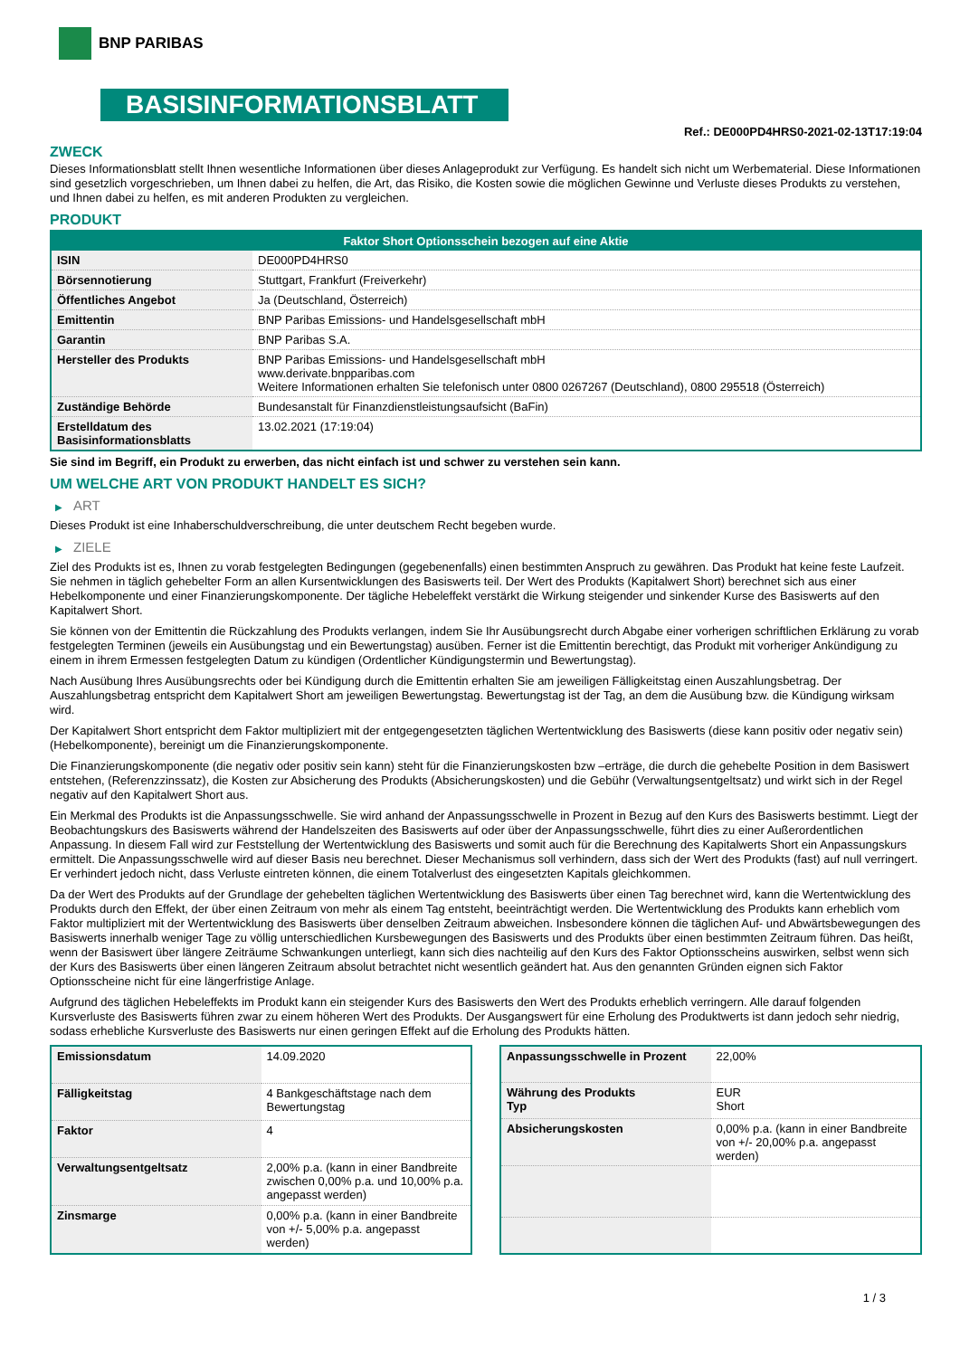BNP PARIBAS
BASISINFORMATIONSBLATT
Ref.: DE000PD4HRS0-2021-02-13T17:19:04
ZWECK
Dieses Informationsblatt stellt Ihnen wesentliche Informationen über dieses Anlageprodukt zur Verfügung. Es handelt sich nicht um Werbematerial. Diese Informationen sind gesetzlich vorgeschrieben, um Ihnen dabei zu helfen, die Art, das Risiko, die Kosten sowie die möglichen Gewinne und Verluste dieses Produkts zu verstehen, und Ihnen dabei zu helfen, es mit anderen Produkten zu vergleichen.
PRODUKT
| Faktor Short Optionsschein bezogen auf eine Aktie | |
| --- | --- |
| ISIN | DE000PD4HRS0 |
| Börsennotierung | Stuttgart, Frankfurt (Freiverkehr) |
| Öffentliches Angebot | Ja (Deutschland, Österreich) |
| Emittentin | BNP Paribas Emissions- und Handelsgesellschaft mbH |
| Garantin | BNP Paribas S.A. |
| Hersteller des Produkts | BNP Paribas Emissions- und Handelsgesellschaft mbH www.derivate.bnpparibas.com Weitere Informationen erhalten Sie telefonisch unter 0800 0267267 (Deutschland), 0800 295518 (Österreich) |
| Zuständige Behörde | Bundesanstalt für Finanzdienstleistungsaufsicht (BaFin) |
| Erstelldatum des Basisinformationsblatts | 13.02.2021 (17:19:04) |
Sie sind im Begriff, ein Produkt zu erwerben, das nicht einfach ist und schwer zu verstehen sein kann.
UM WELCHE ART VON PRODUKT HANDELT ES SICH?
▶ ART
Dieses Produkt ist eine Inhaberschuldverschreibung, die unter deutschem Recht begeben wurde.
▶ ZIELE
Ziel des Produkts ist es, Ihnen zu vorab festgelegten Bedingungen (gegebenenfalls) einen bestimmten Anspruch zu gewähren. Das Produkt hat keine feste Laufzeit. Sie nehmen in täglich gehebelter Form an allen Kursentwicklungen des Basiswerts teil. Der Wert des Produkts (Kapitalwert Short) berechnet sich aus einer Hebelkomponente und einer Finanzierungskomponente. Der tägliche Hebeleffekt verstärkt die Wirkung steigender und sinkender Kurse des Basiswerts auf den Kapitalwert Short.
Sie können von der Emittentin die Rückzahlung des Produkts verlangen, indem Sie Ihr Ausübungsrecht durch Abgabe einer vorherigen schriftlichen Erklärung zu vorab festgelegten Terminen (jeweils ein Ausübungstag und ein Bewertungstag) ausüben. Ferner ist die Emittentin berechtigt, das Produkt mit vorheriger Ankündigung zu einem in ihrem Ermessen festgelegten Datum zu kündigen (Ordentlicher Kündigungstermin und Bewertungstag).
Nach Ausübung Ihres Ausübungsrechts oder bei Kündigung durch die Emittentin erhalten Sie am jeweiligen Fälligkeitstag einen Auszahlungsbetrag. Der Auszahlungsbetrag entspricht dem Kapitalwert Short am jeweiligen Bewertungstag. Bewertungstag ist der Tag, an dem die Ausübung bzw. die Kündigung wirksam wird.
Der Kapitalwert Short entspricht dem Faktor multipliziert mit der entgegengesetzten täglichen Wertentwicklung des Basiswerts (diese kann positiv oder negativ sein) (Hebelkomponente), bereinigt um die Finanzierungskomponente.
Die Finanzierungskomponente (die negativ oder positiv sein kann) steht für die Finanzierungskosten bzw –erträge, die durch die gehebelte Position in dem Basiswert entstehen, (Referenzzinssatz), die Kosten zur Absicherung des Produkts (Absicherungskosten) und die Gebühr (Verwaltungsentgeltsatz) und wirkt sich in der Regel negativ auf den Kapitalwert Short aus.
Ein Merkmal des Produkts ist die Anpassungsschwelle. Sie wird anhand der Anpassungsschwelle in Prozent in Bezug auf den Kurs des Basiswerts bestimmt. Liegt der Beobachtungskurs des Basiswerts während der Handelszeiten des Basiswerts auf oder über der Anpassungsschwelle, führt dies zu einer Außerordentlichen Anpassung. In diesem Fall wird zur Feststellung der Wertentwicklung des Basiswerts und somit auch für die Berechnung des Kapitalwerts Short ein Anpassungskurs ermittelt. Die Anpassungsschwelle wird auf dieser Basis neu berechnet. Dieser Mechanismus soll verhindern, dass sich der Wert des Produkts (fast) auf null verringert. Er verhindert jedoch nicht, dass Verluste eintreten können, die einem Totalverlust des eingesetzten Kapitals gleichkommen.
Da der Wert des Produkts auf der Grundlage der gehebelten täglichen Wertentwicklung des Basiswerts über einen Tag berechnet wird, kann die Wertentwicklung des Produkts durch den Effekt, der über einen Zeitraum von mehr als einem Tag entsteht, beeinträchtigt werden. Die Wertentwicklung des Produkts kann erheblich vom Faktor multipliziert mit der Wertentwicklung des Basiswerts über denselben Zeitraum abweichen. Insbesondere können die täglichen Auf- und Abwärtsbewegungen des Basiswerts innerhalb weniger Tage zu völlig unterschiedlichen Kursbewegungen des Basiswerts und des Produkts über einen bestimmten Zeitraum führen. Das heißt, wenn der Basiswert über längere Zeiträume Schwankungen unterliegt, kann sich dies nachteilig auf den Kurs des Faktor Optionsscheins auswirken, selbst wenn sich der Kurs des Basiswerts über einen längeren Zeitraum absolut betrachtet nicht wesentlich geändert hat. Aus den genannten Gründen eignen sich Faktor Optionsscheine nicht für eine längerfristige Anlage.
Aufgrund des täglichen Hebeleffekts im Produkt kann ein steigender Kurs des Basiswerts den Wert des Produkts erheblich verringern. Alle darauf folgenden Kursverluste des Basiswerts führen zwar zu einem höheren Wert des Produkts. Der Ausgangswert für eine Erholung des Produktwerts ist dann jedoch sehr niedrig, sodass erhebliche Kursverluste des Basiswerts nur einen geringen Effekt auf die Erholung des Produkts hätten.
| Emissionsdatum | 14.09.2020 |
| Fälligkeitstag | 4 Bankgeschäftstage nach dem Bewertungstag |
| Faktor | 4 |
| Verwaltungsentgeltsatz | 2,00% p.a. (kann in einer Bandbreite zwischen 0,00% p.a. und 10,00% p.a. angepasst werden) |
| Zinsmarge | 0,00% p.a. (kann in einer Bandbreite von +/- 5,00% p.a. angepasst werden) |
| Anpassungsschwelle in Prozent | 22,00% |
| Währung des Produkts Typ | EUR Short |
| Absicherungskosten | 0,00% p.a. (kann in einer Bandbreite von +/- 20,00% p.a. angepasst werden) |
1 / 3